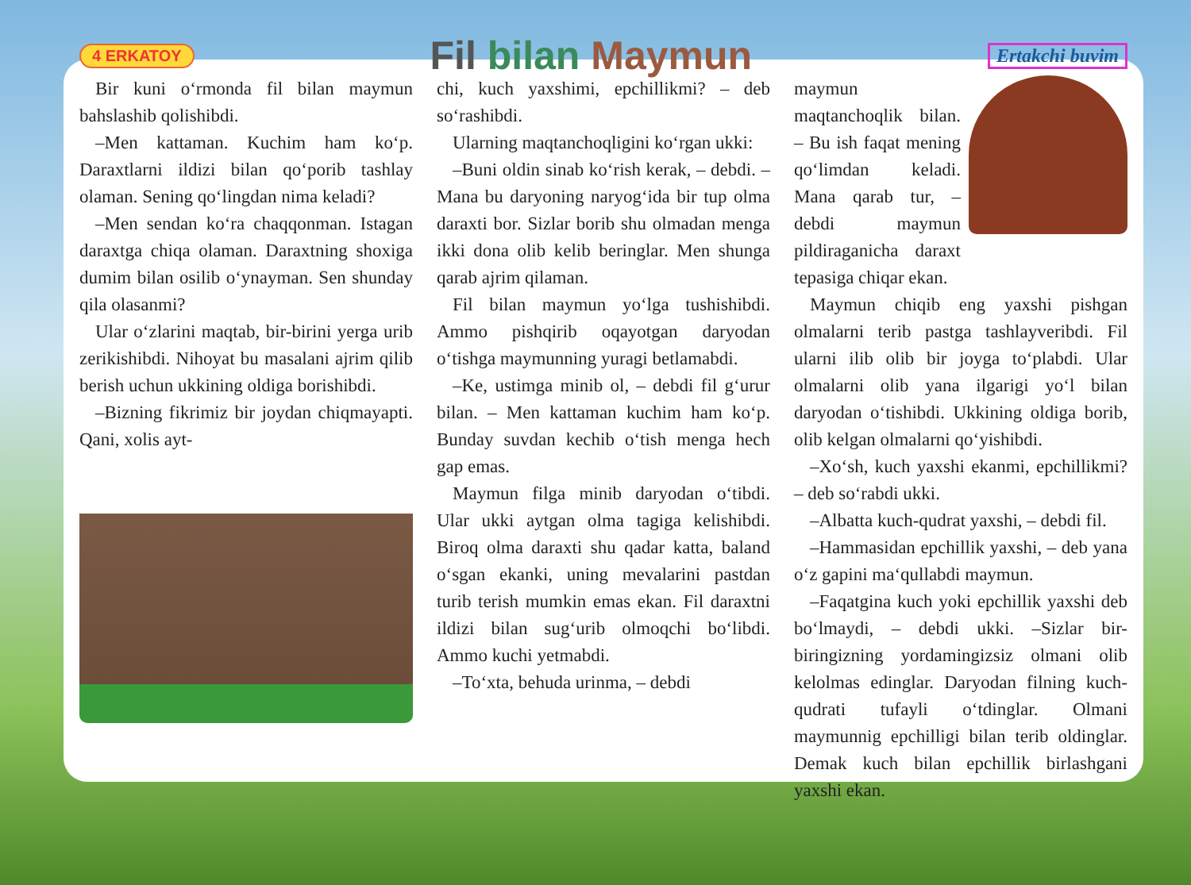4 ERKATOY Fil bilan Maymun Ertakchi buvim
Bir kuni o‘rmonda fil bilan maymun bahslashib qolishibdi.
–Men kattaman. Kuchim ham ko‘p. Daraxtlarni ildizi bilan qo‘porib tashlay olaman. Sening qo‘lingdan nima keladi?
–Men sendan ko‘ra chaqqonman. Istagan daraxtga chiqa olaman. Daraxtning shoxiga dumim bilan osilib o‘ynayman. Sen shunday qila olasanmi?
Ular o‘zlarini maqtab, bir-birini yerga urib zerikishibdi. Nihoyat bu masalani ajrim qilib berish uchun ukkining oldiga borishibdi.
–Bizning fikrimiz bir joydan chiqmayapti. Qani, xolis ayt-
chi, kuch yaxshimi, epchillikmi? – deb so‘rashibdi.
Ularning maqtanchoqligini ko‘rgan ukki:
–Buni oldin sinab ko‘rish kerak, – debdi. – Mana bu daryoning naryog‘ida bir tup olma daraxti bor. Sizlar borib shu olmadan menga ikki dona olib kelib beringlar. Men shunga qarab ajrim qilaman.
Fil bilan maymun yo‘lga tushishibdi. Ammo pishqirib oqayotgan daryodan o‘tishga maymunning yuragi betlamabdi.
–Ke, ustimga minib ol, – debdi fil g‘urur bilan. – Men kattaman kuchim ham ko‘p. Bunday suvdan kechib o‘tish menga hech gap emas.
Maymun filga minib daryodan o‘tibdi. Ular ukki aytgan olma tagiga kelishibdi. Biroq olma daraxti shu qadar katta, baland o‘sgan ekanki, uning mevalarini pastdan turib terish mumkin emas ekan. Fil daraxtni ildizi bilan sug‘urib olmoqchi bo‘libdi. Ammo kuchi yetmabdi.
–To‘xta, behuda urinma, – debdi
maymun maqtanchoqlik bilan. – Bu ish faqat mening qo‘limdan keladi. Mana qarab tur, – debdi maymun pildiraganicha daraxt tepasiga chiqar ekan.
Maymun chiqib eng yaxshi pishgan olmalarni terib pastga tashlayveribdi. Fil ularni ilib olib bir joyga to‘plabdi. Ular olmalarni olib yana ilgarigi yo‘l bilan daryodan o‘tishibdi. Ukkining oldiga borib, olib kelgan olmalarni qo‘yishibdi.
–Xo‘sh, kuch yaxshi ekanmi, epchillikmi? – deb so‘rabdi ukki.
–Albatta kuch-qudrat yaxshi, – debdi fil.
–Hammasidan epchillik yaxshi, – deb yana o‘z gapini ma‘qullabdi maymun.
–Faqatgina kuch yoki epchillik yaxshi deb bo‘lmaydi, – debdi ukki. –Sizlar bir-biringizning yordamingizsiz olmani olib kelolmas edinglar. Daryodan filning kuch-qudrati tufayli o‘tdinglar. Olmani maymunnig epchilligi bilan terib oldinglar. Demak kuch bilan epchillik birlashgani yaxshi ekan.